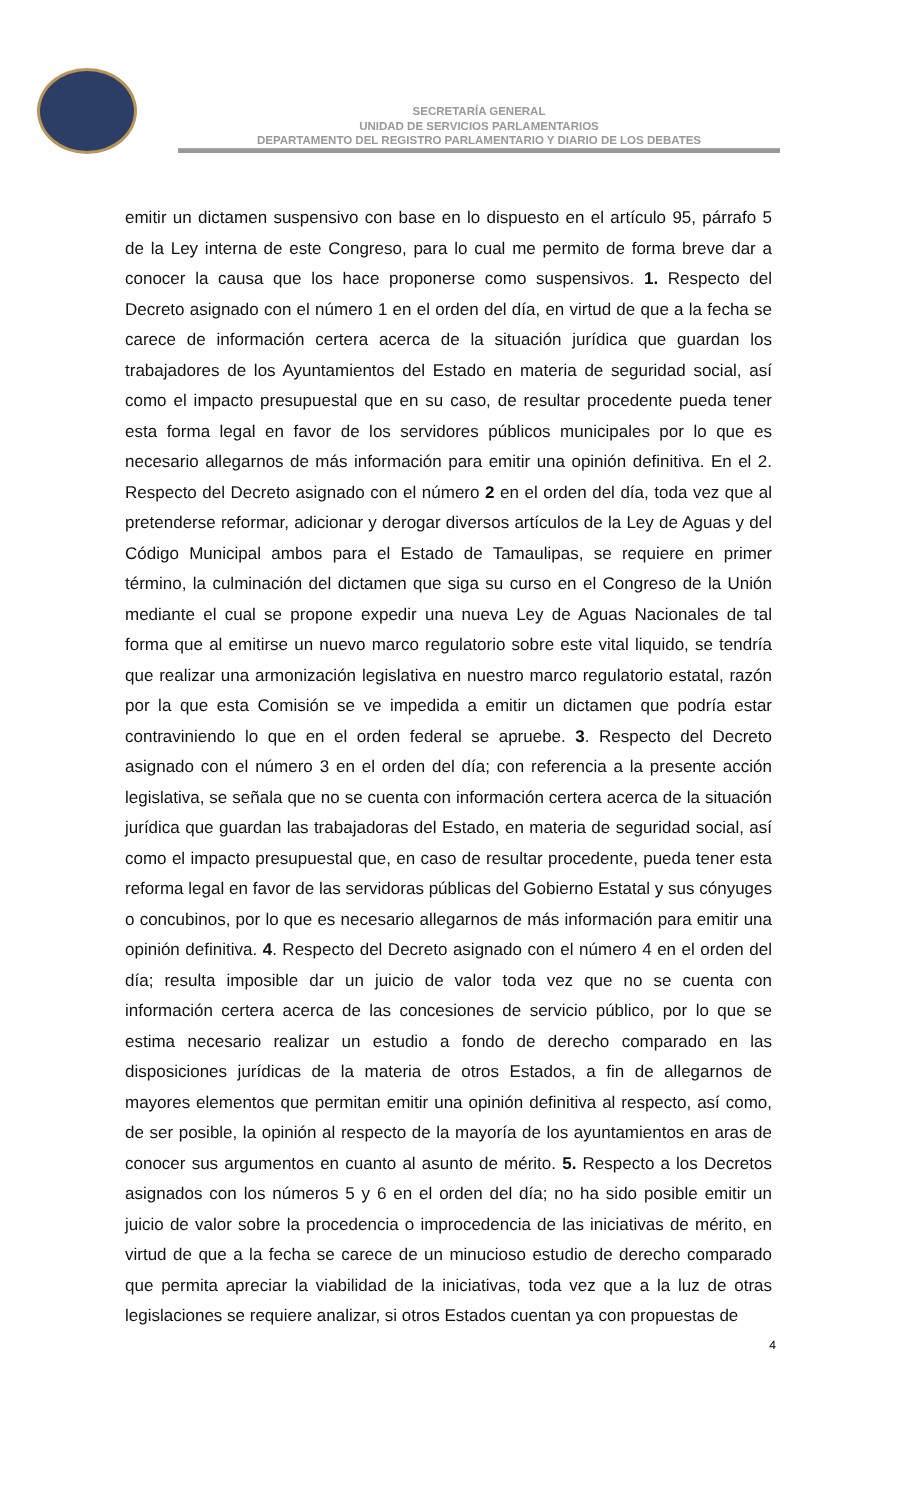SECRETARÍA GENERAL
UNIDAD DE SERVICIOS PARLAMENTARIOS
DEPARTAMENTO DEL REGISTRO PARLAMENTARIO Y DIARIO DE LOS DEBATES
emitir un dictamen suspensivo con base en lo dispuesto en el artículo 95, párrafo 5 de la Ley interna de este Congreso, para lo cual me permito de forma breve dar a conocer la causa que los hace proponerse como suspensivos. 1. Respecto del Decreto asignado con el número 1 en el orden del día, en virtud de que a la fecha se carece de información certera acerca de la situación jurídica que guardan los trabajadores de los Ayuntamientos del Estado en materia de seguridad social, así como el impacto presupuestal que en su caso, de resultar procedente pueda tener esta forma legal en favor de los servidores públicos municipales por lo que es necesario allegarnos de más información para emitir una opinión definitiva. En el 2. Respecto del Decreto asignado con el número 2 en el orden del día, toda vez que al pretenderse reformar, adicionar y derogar diversos artículos de la Ley de Aguas y del Código Municipal ambos para el Estado de Tamaulipas, se requiere en primer término, la culminación del dictamen que siga su curso en el Congreso de la Unión mediante el cual se propone expedir una nueva Ley de Aguas Nacionales de tal forma que al emitirse un nuevo marco regulatorio sobre este vital liquido, se tendría que realizar una armonización legislativa en nuestro marco regulatorio estatal, razón por la que esta Comisión se ve impedida a emitir un dictamen que podría estar contraviniendo lo que en el orden federal se apruebe. 3. Respecto del Decreto asignado con el número 3 en el orden del día; con referencia a la presente acción legislativa, se señala que no se cuenta con información certera acerca de la situación jurídica que guardan las trabajadoras del Estado, en materia de seguridad social, así como el impacto presupuestal que, en caso de resultar procedente, pueda tener esta reforma legal en favor de las servidoras públicas del Gobierno Estatal y sus cónyuges o concubinos, por lo que es necesario allegarnos de más información para emitir una opinión definitiva. 4. Respecto del Decreto asignado con el número 4 en el orden del día; resulta imposible dar un juicio de valor toda vez que no se cuenta con información certera acerca de las concesiones de servicio público, por lo que se estima necesario realizar un estudio a fondo de derecho comparado en las disposiciones jurídicas de la materia de otros Estados, a fin de allegarnos de mayores elementos que permitan emitir una opinión definitiva al respecto, así como, de ser posible, la opinión al respecto de la mayoría de los ayuntamientos en aras de conocer sus argumentos en cuanto al asunto de mérito. 5. Respecto a los Decretos asignados con los números 5 y 6 en el orden del día; no ha sido posible emitir un juicio de valor sobre la procedencia o improcedencia de las iniciativas de mérito, en virtud de que a la fecha se carece de un minucioso estudio de derecho comparado que permita apreciar la viabilidad de la iniciativas, toda vez que a la luz de otras legislaciones se requiere analizar, si otros Estados cuentan ya con propuestas de
4